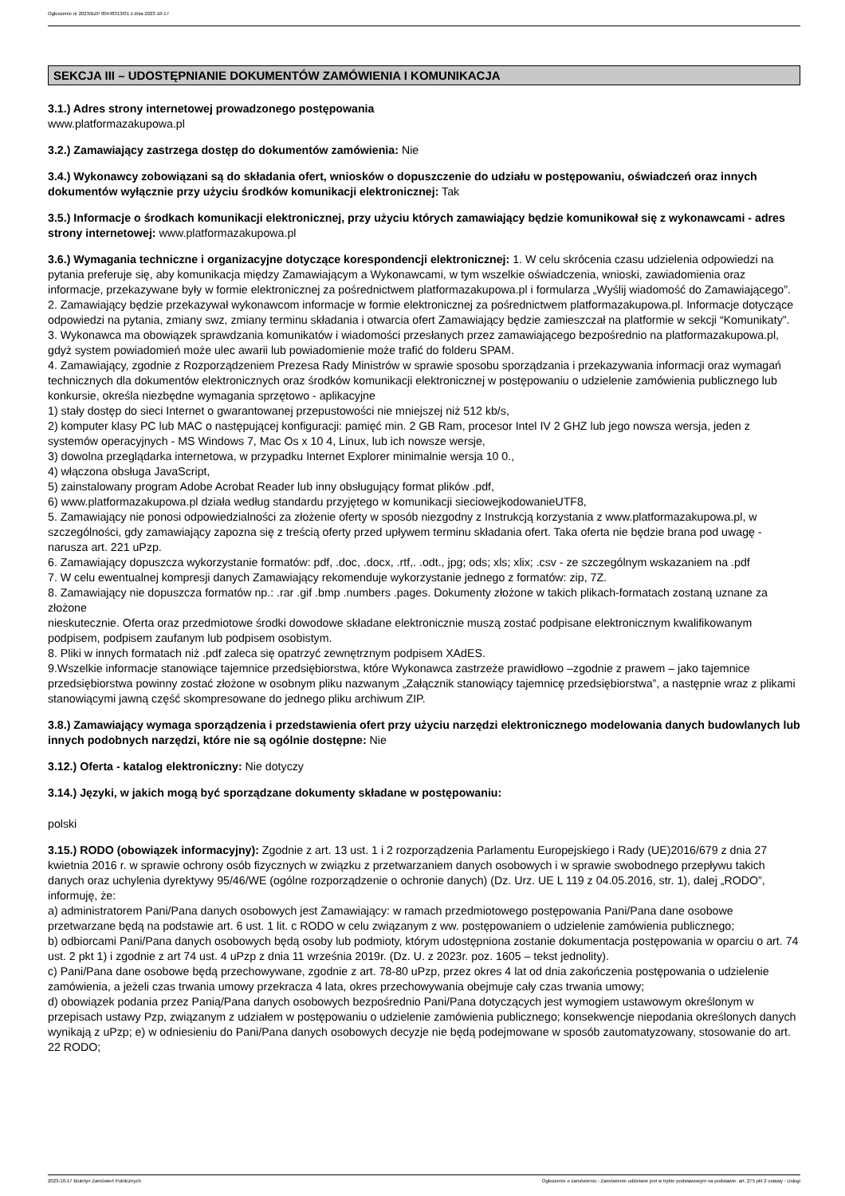Ogłoszenie nr 2023/BZP 00448313/01 z dnia 2023-10-17
SEKCJA III – UDOSTĘPNIANIE DOKUMENTÓW ZAMÓWIENIA I KOMUNIKACJA
3.1.) Adres strony internetowej prowadzonego postępowania
www.platformazakupowa.pl
3.2.) Zamawiający zastrzega dostęp do dokumentów zamówienia: Nie
3.4.) Wykonawcy zobowiązani są do składania ofert, wniosków o dopuszczenie do udziału w postępowaniu, oświadczeń oraz innych dokumentów wyłącznie przy użyciu środków komunikacji elektronicznej: Tak
3.5.) Informacje o środkach komunikacji elektronicznej, przy użyciu których zamawiający będzie komunikował się z wykonawcami - adres strony internetowej: www.platformazakupowa.pl
3.6.) Wymagania techniczne i organizacyjne dotyczące korespondencji elektronicznej: 1. W celu skrócenia czasu udzielenia odpowiedzi na pytania preferuje się, aby komunikacja między Zamawiającym a Wykonawcami, w tym wszelkie oświadczenia, wnioski, zawiadomienia oraz informacje, przekazywane były w formie elektronicznej za pośrednictwem platformazakupowa.pl i formularza „Wyślij wiadomość do Zamawiającego”.
2. Zamawiający będzie przekazywał wykonawcom informacje w formie elektronicznej za pośrednictwem platformazakupowa.pl. Informacje dotyczące odpowiedzi na pytania, zmiany swz, zmiany terminu składania i otwarcia ofert Zamawiający będzie zamieszczał na platformie w sekcji “Komunikaty”.
3. Wykonawca ma obowiązek sprawdzania komunikatów i wiadomości przesłanych przez zamawiającego bezpośrednio na platformazakupowa.pl, gdyż system powiadomień może ulec awarii lub powiadomienie może trafić do folderu SPAM.
4. Zamawiający, zgodnie z Rozporządzeniem Prezesa Rady Ministrów w sprawie sposobu sporządzania i przekazywania informacji oraz wymagań technicznych dla dokumentów elektronicznych oraz środków komunikacji elektronicznej w postępowaniu o udzielenie zamówienia publicznego lub konkursie, określa niezbędne wymagania sprzętowo - aplikacyjne
1) stały dostęp do sieci Internet o gwarantowanej przepustowości nie mniejszej niż 512 kb/s,
2) komputer klasy PC lub MAC o następującej konfiguracji: pamięć min. 2 GB Ram, procesor Intel IV 2 GHZ lub jego nowsza wersja, jeden z systemów operacyjnych - MS Windows 7, Mac Os x 10 4, Linux, lub ich nowsze wersje,
3) dowolna przeglądarka internetowa, w przypadku Internet Explorer minimalnie wersja 10 0.,
4) włączona obsługa JavaScript,
5) zainstalowany program Adobe Acrobat Reader lub inny obsługujący format plików .pdf,
6) www.platformazakupowa.pl działa według standardu przyjętego w komunikacji sieciowejkodowanieUTF8,
5. Zamawiający nie ponosi odpowiedzialności za złożenie oferty w sposób niezgodny z Instrukcją korzystania z www.platformazakupowa.pl, w szczególności, gdy zamawiający zapozna się z treścią oferty przed upływem terminu składania ofert. Taka oferta nie będzie brana pod uwagę - narusza art. 221 uPzp.
6. Zamawiający dopuszcza wykorzystanie formatów: pdf, .doc, .docx, .rtf,. .odt., jpg; ods; xls; xlix; .csv - ze szczególnym wskazaniem na .pdf
7. W celu ewentualnej kompresji danych Zamawiający rekomenduje wykorzystanie jednego z formatów: zip, 7Z.
8. Zamawiający nie dopuszcza formatów np.: .rar .gif .bmp .numbers .pages. Dokumenty złożone w takich plikach-formatach zostaną uznane za złożone
nieskutecznie. Oferta oraz przedmiotowe środki dowodowe składane elektronicznie muszą zostać podpisane elektronicznym kwalifikowanym podpisem, podpisem zaufanym lub podpisem osobistym.
8. Pliki w innych formatach niż .pdf zaleca się opatrzyć zewnętrznym podpisem XAdES.
9.Wszelkie informacje stanowiące tajemnice przedsiębiorstwa, które Wykonawca zastrzeże prawidłowo –zgodnie z prawem – jako tajemnice przedsiębiorstwa powinny zostać złożone w osobnym pliku nazwanym „Załącznik stanowiący tajemnicę przedsiębiorstwa”, a następnie wraz z plikami stanowiącymi jawną część skompresowane do jednego pliku archiwum ZIP.
3.8.) Zamawiający wymaga sporządzenia i przedstawienia ofert przy użyciu narzędzi elektronicznego modelowania danych budowlanych lub innych podobnych narzędzi, które nie są ogólnie dostępne: Nie
3.12.) Oferta - katalog elektroniczny: Nie dotyczy
3.14.) Języki, w jakich mogą być sporządzane dokumenty składane w postępowaniu:
polski
3.15.) RODO (obowiązek informacyjny): Zgodnie z art. 13 ust. 1 i 2 rozporządzenia Parlamentu Europejskiego i Rady (UE)2016/679 z dnia 27 kwietnia 2016 r. w sprawie ochrony osób fizycznych w związku z przetwarzaniem danych osobowych i w sprawie swobodnego przepływu takich danych oraz uchylenia dyrektywy 95/46/WE (ogólne rozporządzenie o ochronie danych) (Dz. Urz. UE L 119 z 04.05.2016, str. 1), dalej „RODO”, informuję, że:
a) administratorem Pani/Pana danych osobowych jest Zamawiający: w ramach przedmiotowego postępowania Pani/Pana dane osobowe przetwarzane będą na podstawie art. 6 ust. 1 lit. c RODO w celu związanym z ww. postępowaniem o udzielenie zamówienia publicznego;
b) odbiorcami Pani/Pana danych osobowych będą osoby lub podmioty, którym udostępniona zostanie dokumentacja postępowania w oparciu o art. 74 ust. 2 pkt 1) i zgodnie z art 74 ust. 4 uPzp z dnia 11 września 2019r. (Dz. U. z 2023r. poz. 1605 – tekst jednolity).
c) Pani/Pana dane osobowe będą przechowywane, zgodnie z art. 78-80 uPzp, przez okres 4 lat od dnia zakończenia postępowania o udzielenie zamówienia, a jeżeli czas trwania umowy przekracza 4 lata, okres przechowywania obejmuje cały czas trwania umowy;
d) obowiązek podania przez Panią/Pana danych osobowych bezpośrednio Pani/Pana dotyczących jest wymogiem ustawowym określonym w przepisach ustawy Pzp, związanym z udziałem w postępowaniu o udzielenie zamówienia publicznego; konsekwencje niepodania określonych danych wynikają z uPzp; e) w odniesieniu do Pani/Pana danych osobowych decyzje nie będą podejmowane w sposób zautomatyzowany, stosowanie do art. 22 RODO;
2023-10-17 Biuletyn Zamówień Publicznych Ogłoszenie o zamówieniu - Zamówienie udzielane jest w trybie podstawowym na podstawie: art. 275 pkt 2 ustawy - Usługi